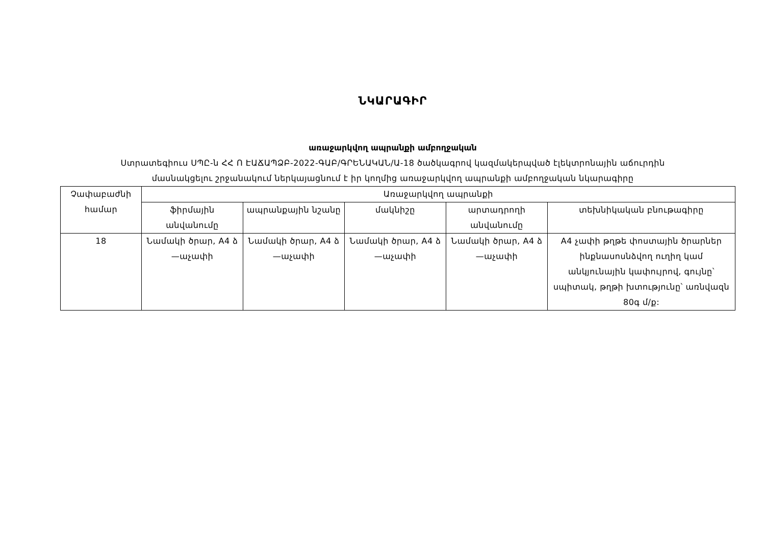ՆԿԱՐԱԳԻՐ
առաջարկվող ապրանքի ամբողջական
Ստրատեգիուս ՍՊԸ-ն ՀՀ Ո ԷԱՃԱՊՁԲ-2022-ԳԱԲ/ԳՐԵՆԱԿԱՆ/Ա-18 ծածկագրով կազմակերպված էլեկտրոնային աճուրդին
մասնակցելու շրջանակում ներկայացնում է իր կողմից առաջարկվող ապրանքի ամբողջական նկարագիրը
| Չափաբաժնի համար | Առաջարկվող ապրանքի | | | | |
| --- | --- | --- | --- | --- | --- |
| | ֆիրմային անվանումը | ապրանքային նշանը | մակնիշը | արտադրողի անվանումը | տեխնիկական բնութագիրը |
| 18 | Նամակի ծրար, A4 ձ—աչափի | Նամակի ծրար, A4 ձ—աչափի | Նամակի ծրար, A4 ձ—աչափի | Նամակի ծրար, A4 ձ—աչափի | A4 չափի թղթե փոստային ծրարներ ինքնասոսնձվող ուղիղ կամ անկյունային կափույրով, գույնը՝ սպիտակ, թղթի խտությունը՝ առնվազն 80գ մ/ք: |